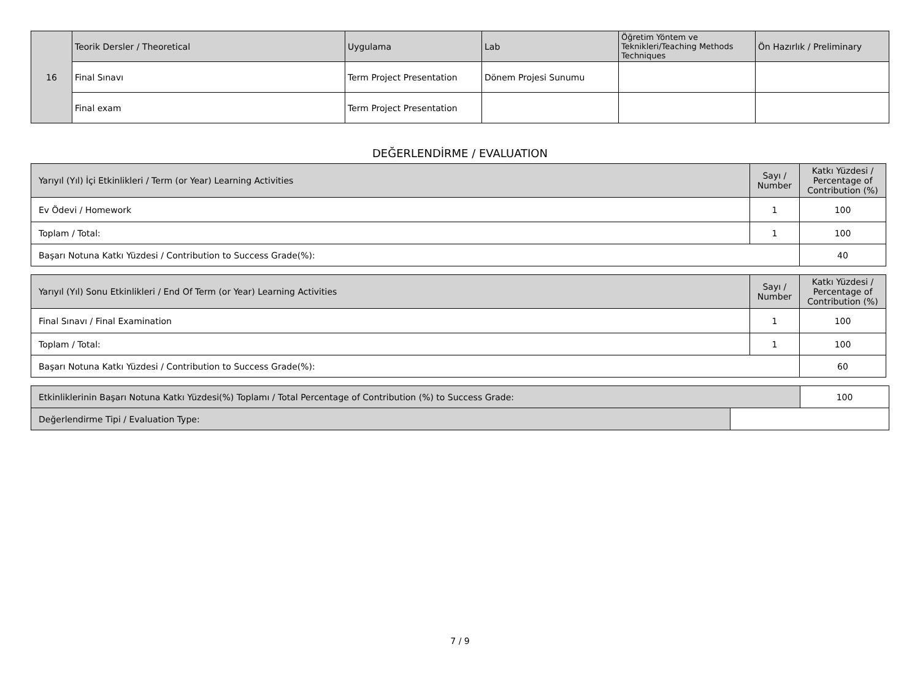| 16 | Teorik Dersler / Theoretical | Uygulama | Lab | Öğretim Yöntem ve Teknikleri/Teaching Methods Techniques | Ön Hazırlık / Preliminary |
| | Final Sınavı | Term Project Presentation | Dönem Projesi Sunumu | | |
| | Final exam | Term Project Presentation | | | |
DEĞERLENDİRME / EVALUATION
| Yarıyıl (Yıl) İçi Etkinlikleri / Term (or Year) Learning Activities | Sayı / Number | Katkı Yüzdesi / Percentage of Contribution (%) |
| Ev Ödevi / Homework | 1 | 100 |
| Toplam / Total: | 1 | 100 |
| Başarı Notuna Katkı Yüzdesi / Contribution to Success Grade(%): | | 40 |
| Yarıyıl (Yıl) Sonu Etkinlikleri / End Of Term (or Year) Learning Activities | Sayı / Number | Katkı Yüzdesi / Percentage of Contribution (%) |
| Final Sınavı / Final Examination | 1 | 100 |
| Toplam / Total: | 1 | 100 |
| Başarı Notuna Katkı Yüzdesi / Contribution to Success Grade(%): | | 60 |
| Etkinliklerinin Başarı Notuna Katkı Yüzdesi(%) Toplamı / Total Percentage of Contribution (%) to Success Grade: | | 100 |
| Değerlendirme Tipi / Evaluation Type: | | |
7 / 9